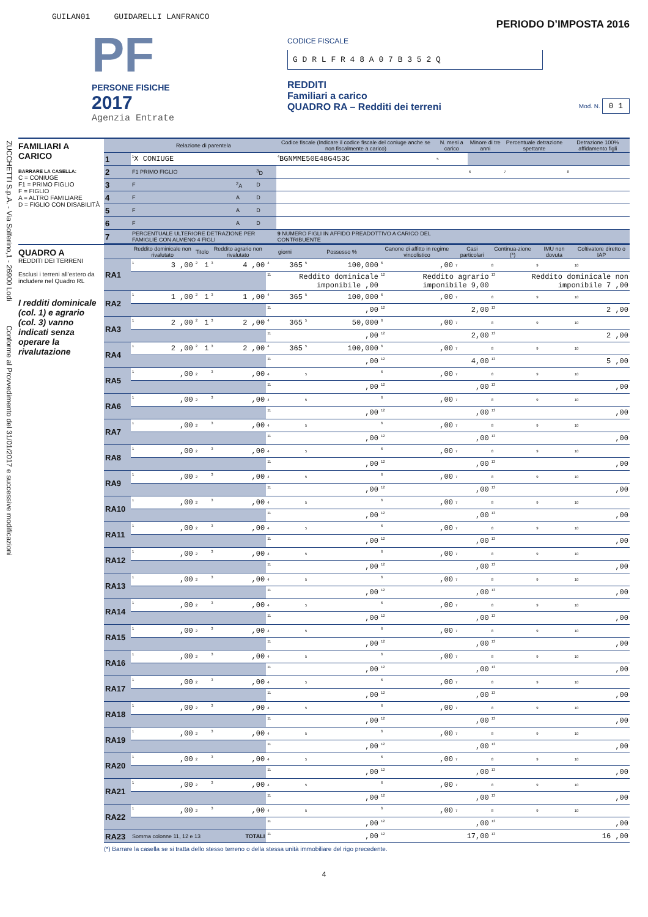ZUCCHETTI S.p.A. - Via Solferino,1 - 26900 Lodi Conforme al Provvedimento del 31/01/2017 e successive modificazioni
GUILAN01 GUIDARELLI LANFRANCO
PF
PERSONE FISICHE
2017
Agenzia Entrate
PERIODO D’IMPOSTA 2016
CODICE FISCALE
G D R L F R 4 8 A 0 7 B 3 5 2 Q
REDDITI
Familiari a carico
QUADRO RA – Redditi dei terreni
Mod. N. 0 1
FAMILIARI A CARICO
BARRARE LA CASELLA:
C = CONIUGE
F1 = PRIMO FIGLIO
F = FIGLIO
A = ALTRO FAMILIARE
D = FIGLIO CON DISABILITÀ
| | Relazione di parentela | | | Codice fiscale (Indicare il codice fiscale del coniuge anche se non fiscalmente a carico) | N. mesi a carico | Minore di tre anni | Percentuale detrazione spettante | Detrazione 100% affidamento figli |
| --- | --- | --- | --- | --- | --- | --- | --- | --- |
| 1 | <sup>1</sup> X CONIUGE | | | <sup>4</sup> BGNMME50E48G453C | <sup>5</sup> | | | |
| 2 | F1 PRIMO FIGLIO | | <sup>3</sup> D | | | <sup>6</sup> | <sup>7</sup> | <sup>8</sup> |
| 3 | F | <sup>2</sup> A | D | | | | | |
| 4 | F | A | D | | | | | |
| 5 | F | A | D | | | | | |
| 6 | F | A | D | | | | | |
| 7 | PERCENTUALE ULTERIORE DETRAZIONE PER FAMIGLIE CON ALMENO 4 FIGLI | | | 9 NUMERO FIGLI IN AFFIDO PREADOTTIVO A CARICO DEL CONTRIBUENTE | | | | |
QUADRO A
REDDITI DEI TERRENI
Esclusi i terreni all’estero da includere nel Quadro RL
I redditi dominicale (col. 1) e agrario (col. 3) vanno indicati senza operare la rivalutazione
| | Reddito dominicale non rivalutato | Titolo | Reddito agrario non rivalutato | giorni | Possesso % | Canone di affitto in regime vincolistico | Casi particolari | Continua-zione (*) | IMU non dovuta | Coltivatore diretto o IAP |
| --- | --- | --- | --- | --- | --- | --- | --- | --- | --- | --- |
| RA1 | <sup>1</sup> 3 ,00 | <sup>2</sup> 1 | <sup>3</sup> 4 ,00 | <sup>4</sup> 365 | <sup>5</sup> 100,000 | <sup>6</sup>,00 | <sup>7</sup> | <sup>8</sup> | <sup>9</sup> | <sup>10</sup> |
| | | | | <sup>11</sup> Reddito dominicale imponibile ,00 | | <sup>12</sup> Reddito agrario imponibile 9,00 | | <sup>13</sup> Reddito dominicale non imponibile 7 ,00 | | |
| RA2 | <sup>1</sup> 1 ,00 | <sup>2</sup> 1 | <sup>3</sup> 1 ,00 | <sup>4</sup> 365 | <sup>5</sup> 100,000 | <sup>6</sup>,00 | <sup>7</sup> | <sup>8</sup> | <sup>9</sup> | <sup>10</sup> |
| | | | | <sup>11</sup>,00 | | <sup>12</sup> 2,00 | | <sup>13</sup> 2 ,00 | | |
| RA3 | <sup>1</sup> 2 ,00 | <sup>2</sup> 1 | <sup>3</sup> 2 ,00 | <sup>4</sup> 365 | <sup>5</sup> 50,000 | <sup>6</sup>,00 | <sup>7</sup> | <sup>8</sup> | <sup>9</sup> | <sup>10</sup> |
| | | | | <sup>11</sup>,00 | | <sup>12</sup> 2,00 | | <sup>13</sup> 2 ,00 | | |
| RA4 | <sup>1</sup> 2 ,00 | <sup>2</sup> 1 | <sup>3</sup> 2 ,00 | <sup>4</sup> 365 | <sup>5</sup> 100,000 | <sup>6</sup>,00 | <sup>7</sup> | <sup>8</sup> | <sup>9</sup> | <sup>10</sup> |
| | | | | <sup>11</sup>,00 | | <sup>12</sup> 4,00 | | <sup>13</sup> 5 ,00 | | |
| RA5 | <sup>1</sup>,00 | <sup>2</sup> | <sup>3</sup>,00 | <sup>4</sup> | <sup>5</sup> | <sup>6</sup>,00 | <sup>7</sup> | <sup>8</sup> | <sup>9</sup> | <sup>10</sup> |
| | | | | <sup>11</sup>,00 | | <sup>12</sup>,00 | | <sup>13</sup>,00 | | |
| RA6 | <sup>1</sup>,00 | <sup>2</sup> | <sup>3</sup>,00 | <sup>4</sup> | <sup>5</sup> | <sup>6</sup>,00 | <sup>7</sup> | <sup>8</sup> | <sup>9</sup> | <sup>10</sup> |
| | | | | <sup>11</sup>,00 | | <sup>12</sup>,00 | | <sup>13</sup>,00 | | |
| RA7 | <sup>1</sup>,00 | <sup>2</sup> | <sup>3</sup>,00 | <sup>4</sup> | <sup>5</sup> | <sup>6</sup>,00 | <sup>7</sup> | <sup>8</sup> | <sup>9</sup> | <sup>10</sup> |
| | | | | <sup>11</sup>,00 | | <sup>12</sup>,00 | | <sup>13</sup>,00 | | |
| RA8 | <sup>1</sup>,00 | <sup>2</sup> | <sup>3</sup>,00 | <sup>4</sup> | <sup>5</sup> | <sup>6</sup>,00 | <sup>7</sup> | <sup>8</sup> | <sup>9</sup> | <sup>10</sup> |
| | | | | <sup>11</sup>,00 | | <sup>12</sup>,00 | | <sup>13</sup>,00 | | |
| RA9 | <sup>1</sup>,00 | <sup>2</sup> | <sup>3</sup>,00 | <sup>4</sup> | <sup>5</sup> | <sup>6</sup>,00 | <sup>7</sup> | <sup>8</sup> | <sup>9</sup> | <sup>10</sup> |
| | | | | <sup>11</sup>,00 | | <sup>12</sup>,00 | | <sup>13</sup>,00 | | |
| RA10 | <sup>1</sup>,00 | <sup>2</sup> | <sup>3</sup>,00 | <sup>4</sup> | <sup>5</sup> | <sup>6</sup>,00 | <sup>7</sup> | <sup>8</sup> | <sup>9</sup> | <sup>10</sup> |
| | | | | <sup>11</sup>,00 | | <sup>12</sup>,00 | | <sup>13</sup>,00 | | |
| RA11 | <sup>1</sup>,00 | <sup>2</sup> | <sup>3</sup>,00 | <sup>4</sup> | <sup>5</sup> | <sup>6</sup>,00 | <sup>7</sup> | <sup>8</sup> | <sup>9</sup> | <sup>10</sup> |
| | | | | <sup>11</sup>,00 | | <sup>12</sup>,00 | | <sup>13</sup>,00 | | |
| RA12 | <sup>1</sup>,00 | <sup>2</sup> | <sup>3</sup>,00 | <sup>4</sup> | <sup>5</sup> | <sup>6</sup>,00 | <sup>7</sup> | <sup>8</sup> | <sup>9</sup> | <sup>10</sup> |
| | | | | <sup>11</sup>,00 | | <sup>12</sup>,00 | | <sup>13</sup>,00 | | |
| RA13 | <sup>1</sup>,00 | <sup>2</sup> | <sup>3</sup>,00 | <sup>4</sup> | <sup>5</sup> | <sup>6</sup>,00 | <sup>7</sup> | <sup>8</sup> | <sup>9</sup> | <sup>10</sup> |
| | | | | <sup>11</sup>,00 | | <sup>12</sup>,00 | | <sup>13</sup>,00 | | |
| RA14 | <sup>1</sup>,00 | <sup>2</sup> | <sup>3</sup>,00 | <sup>4</sup> | <sup>5</sup> | <sup>6</sup>,00 | <sup>7</sup> | <sup>8</sup> | <sup>9</sup> | <sup>10</sup> |
| | | | | <sup>11</sup>,00 | | <sup>12</sup>,00 | | <sup>13</sup>,00 | | |
| RA15 | <sup>1</sup>,00 | <sup>2</sup> | <sup>3</sup>,00 | <sup>4</sup> | <sup>5</sup> | <sup>6</sup>,00 | <sup>7</sup> | <sup>8</sup> | <sup>9</sup> | <sup>10</sup> |
| | | | | <sup>11</sup>,00 | | <sup>12</sup>,00 | | <sup>13</sup>,00 | | |
| RA16 | <sup>1</sup>,00 | <sup>2</sup> | <sup>3</sup>,00 | <sup>4</sup> | <sup>5</sup> | <sup>6</sup>,00 | <sup>7</sup> | <sup>8</sup> | <sup>9</sup> | <sup>10</sup> |
| | | | | <sup>11</sup>,00 | | <sup>12</sup>,00 | | <sup>13</sup>,00 | | |
| RA17 | <sup>1</sup>,00 | <sup>2</sup> | <sup>3</sup>,00 | <sup>4</sup> | <sup>5</sup> | <sup>6</sup>,00 | <sup>7</sup> | <sup>8</sup> | <sup>9</sup> | <sup>10</sup> |
| | | | | <sup>11</sup>,00 | | <sup>12</sup>,00 | | <sup>13</sup>,00 | | |
| RA18 | <sup>1</sup>,00 | <sup>2</sup> | <sup>3</sup>,00 | <sup>4</sup> | <sup>5</sup> | <sup>6</sup>,00 | <sup>7</sup> | <sup>8</sup> | <sup>9</sup> | <sup>10</sup> |
| | | | | <sup>11</sup>,00 | | <sup>12</sup>,00 | | <sup>13</sup>,00 | | |
| RA19 | <sup>1</sup>,00 | <sup>2</sup> | <sup>3</sup>,00 | <sup>4</sup> | <sup>5</sup> | <sup>6</sup>,00 | <sup>7</sup> | <sup>8</sup> | <sup>9</sup> | <sup>10</sup> |
| | | | | <sup>11</sup>,00 | | <sup>12</sup>,00 | | <sup>13</sup>,00 | | |
| RA20 | <sup>1</sup>,00 | <sup>2</sup> | <sup>3</sup>,00 | <sup>4</sup> | <sup>5</sup> | <sup>6</sup>,00 | <sup>7</sup> | <sup>8</sup> | <sup>9</sup> | <sup>10</sup> |
| | | | | <sup>11</sup>,00 | | <sup>12</sup>,00 | | <sup>13</sup>,00 | | |
| RA21 | <sup>1</sup>,00 | <sup>2</sup> | <sup>3</sup>,00 | <sup>4</sup> | <sup>5</sup> | <sup>6</sup>,00 | <sup>7</sup> | <sup>8</sup> | <sup>9</sup> | <sup>10</sup> |
| | | | | <sup>11</sup>,00 | | <sup>12</sup>,00 | | <sup>13</sup>,00 | | |
| RA22 | <sup>1</sup>,00 | <sup>2</sup> | <sup>3</sup>,00 | <sup>4</sup> | <sup>5</sup> | <sup>6</sup>,00 | <sup>7</sup> | <sup>8</sup> | <sup>9</sup> | <sup>10</sup> |
| | | | | <sup>11</sup>,00 | | <sup>12</sup>,00 | | <sup>13</sup>,00 | | |
| RA23 | Somma colonne 11, 12 e 13 TOTALI | | | <sup>11</sup>,00 | | <sup>12</sup> 17,00 | | <sup>13</sup> 16 ,00 | | |
(*) Barrare la casella se si tratta dello stesso terreno o della stessa unità immobiliare del rigo precedente.
4